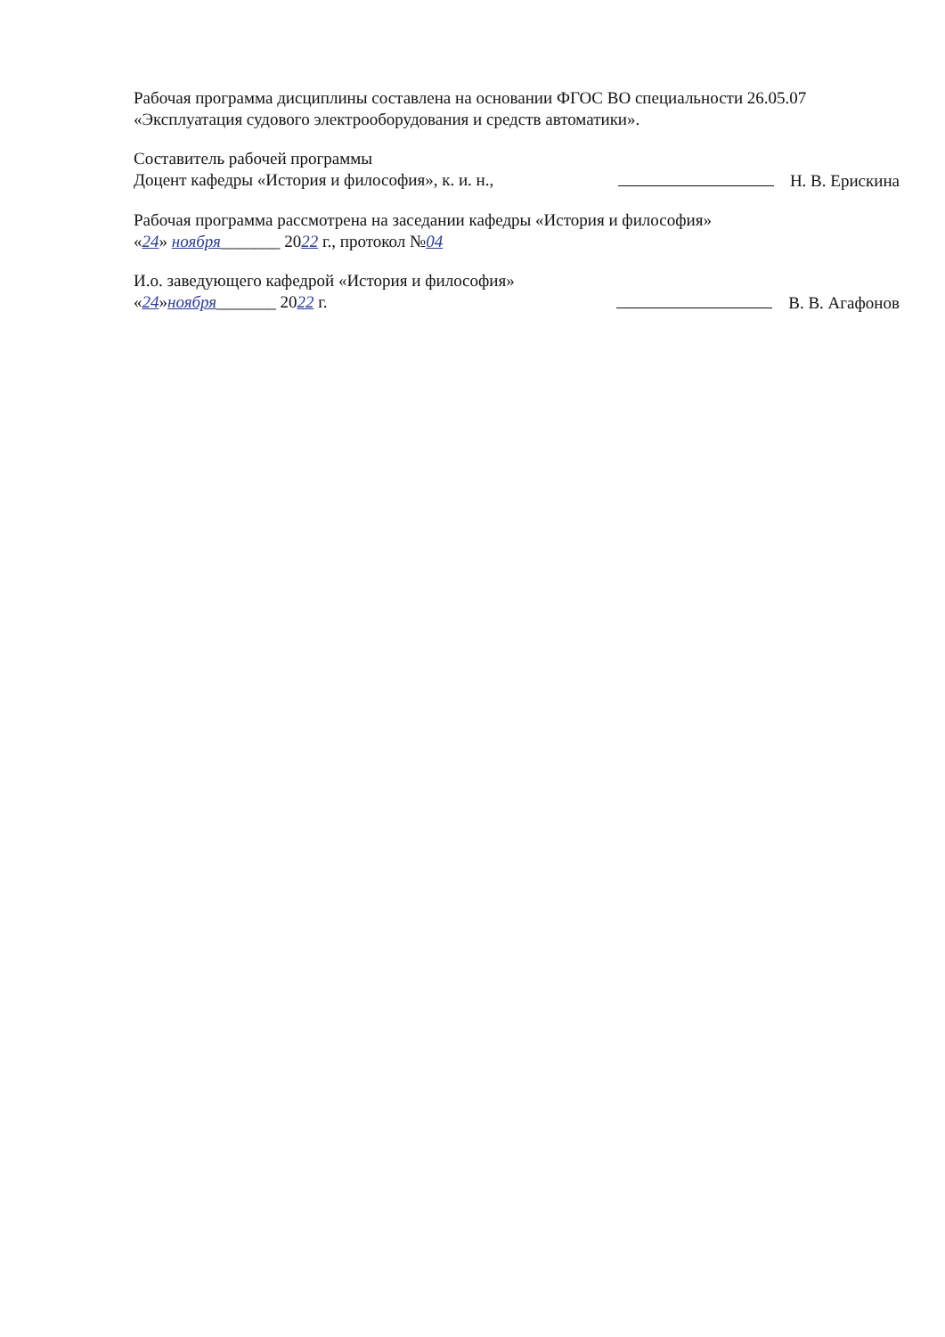Рабочая программа дисциплины составлена на основании ФГОС ВО специальности 26.05.07 «Эксплуатация судового электрооборудования и средств автоматики».
Составитель рабочей программы
Доцент кафедры «История и философия», к. и. н., Н. В. Ерискина
Рабочая программа рассмотрена на заседании кафедры «История и философия»
«24» ноября_______ 2022 г., протокол №04
И.о. заведующего кафедрой «История и философия»
«24»ноября_______ 2022 г. В. В. Агафонов